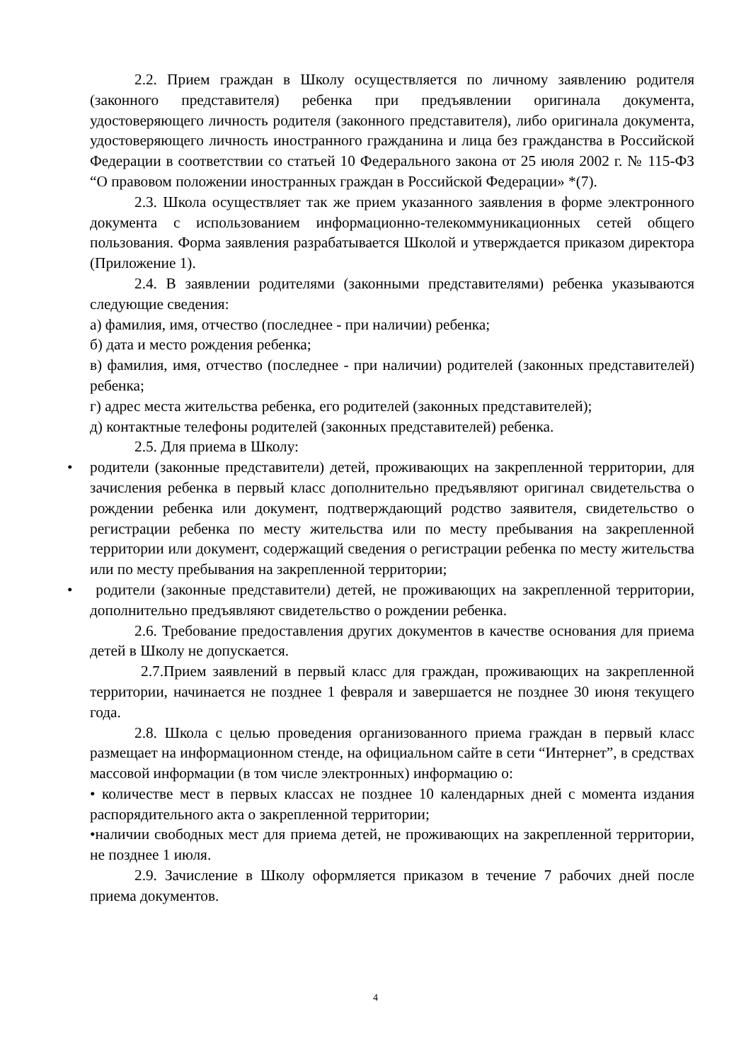2.2. Прием граждан в Школу осуществляется по личному заявлению родителя (законного представителя) ребенка при предъявлении оригинала документа, удостоверяющего личность родителя (законного представителя), либо оригинала документа, удостоверяющего личность иностранного гражданина и лица без гражданства в Российской Федерации в соответствии со статьей 10 Федерального закона от 25 июля 2002 г. № 115-ФЗ “О правовом положении иностранных граждан в Российской Федерации» *(7).
2.3. Школа осуществляет так же прием указанного заявления в форме электронного документа с использованием информационно-телекоммуникационных сетей общего пользования. Форма заявления разрабатывается Школой и утверждается приказом директора (Приложение 1).
2.4. В заявлении родителями (законными представителями) ребенка указываются следующие сведения:
а) фамилия, имя, отчество (последнее - при наличии) ребенка;
б) дата и место рождения ребенка;
в) фамилия, имя, отчество (последнее - при наличии) родителей (законных представителей) ребенка;
г) адрес места жительства ребенка, его родителей (законных представителей);
д) контактные телефоны родителей (законных представителей) ребенка.
2.5. Для приема в Школу:
• родители (законные представители) детей, проживающих на закрепленной территории, для зачисления ребенка в первый класс дополнительно предъявляют оригинал свидетельства о рождении ребенка или документ, подтверждающий родство заявителя, свидетельство о регистрации ребенка по месту жительства или по месту пребывания на закрепленной территории или документ, содержащий сведения о регистрации ребенка по месту жительства или по месту пребывания на закрепленной территории;
• родители (законные представители) детей, не проживающих на закрепленной территории, дополнительно предъявляют свидетельство о рождении ребенка.
2.6. Требование предоставления других документов в качестве основания для приема детей в Школу не допускается.
2.7.Прием заявлений в первый класс для граждан, проживающих на закрепленной территории, начинается не позднее 1 февраля и завершается не позднее 30 июня текущего года.
2.8. Школа с целью проведения организованного приема граждан в первый класс размещает на информационном стенде, на официальном сайте в сети “Интернет”, в средствах массовой информации (в том числе электронных) информацию о:
• количестве мест в первых классах не позднее 10 календарных дней с момента издания распорядительного акта о закрепленной территории;
•наличии свободных мест для приема детей, не проживающих на закрепленной территории, не позднее 1 июля.
2.9. Зачисление в Школу оформляется приказом в течение 7 рабочих дней после приема документов.
4